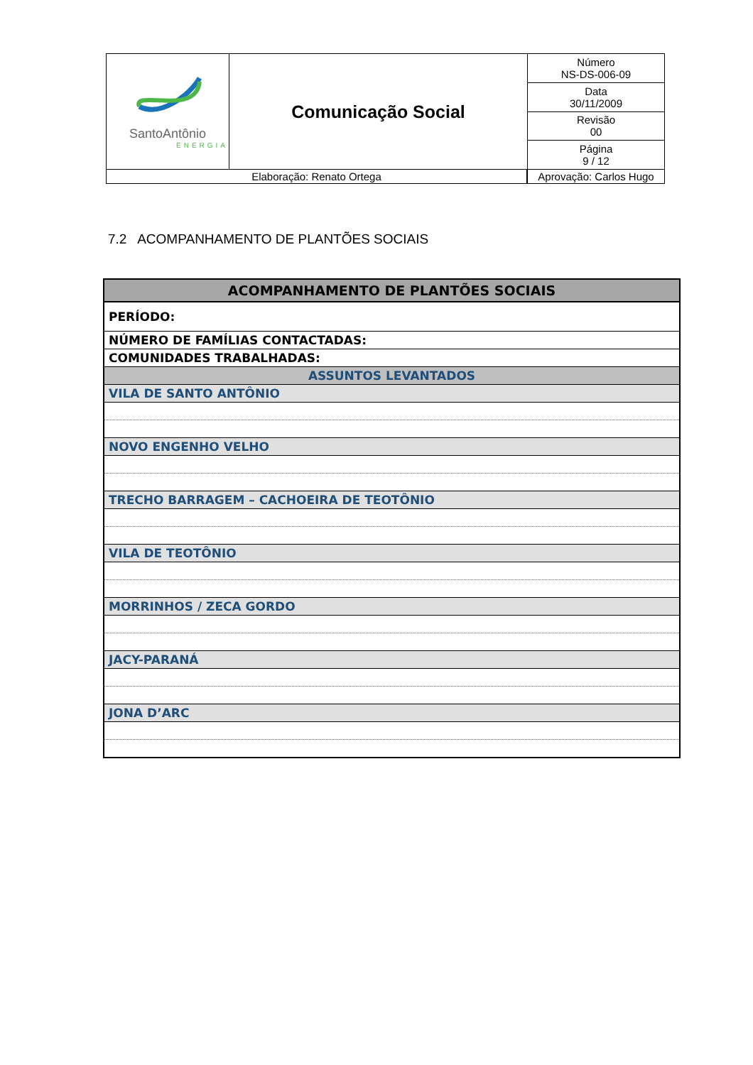| SantoAntônio ENERGIA | Comunicação Social | Número NS-DS-006-09 |
| | | Data 30/11/2009 |
| | | Revisão 00 |
| | | Página 9 / 12 |
| / Elaboração: Renato Ortega / | | Aprovação: Carlos Hugo |
7.2 ACOMPANHAMENTO DE PLANTÕES SOCIAIS
| ACOMPANHAMENTO DE PLANTÕES SOCIAIS |
| PERÍODO: |
| NÚMERO DE FAMÍLIAS CONTACTADAS: |
| COMUNIDADES TRABALHADAS: |
| ASSUNTOS LEVANTADOS |
| VILA DE SANTO ANTÔNIO |
| NOVO ENGENHO VELHO |
| TRECHO BARRAGEM – CACHOEIRA DE TEOTÔNIO |
| VILA DE TEOTÔNIO |
| MORRINHOS / ZECA GORDO |
| JACY-PARANÁ |
| JONA D’ARC |